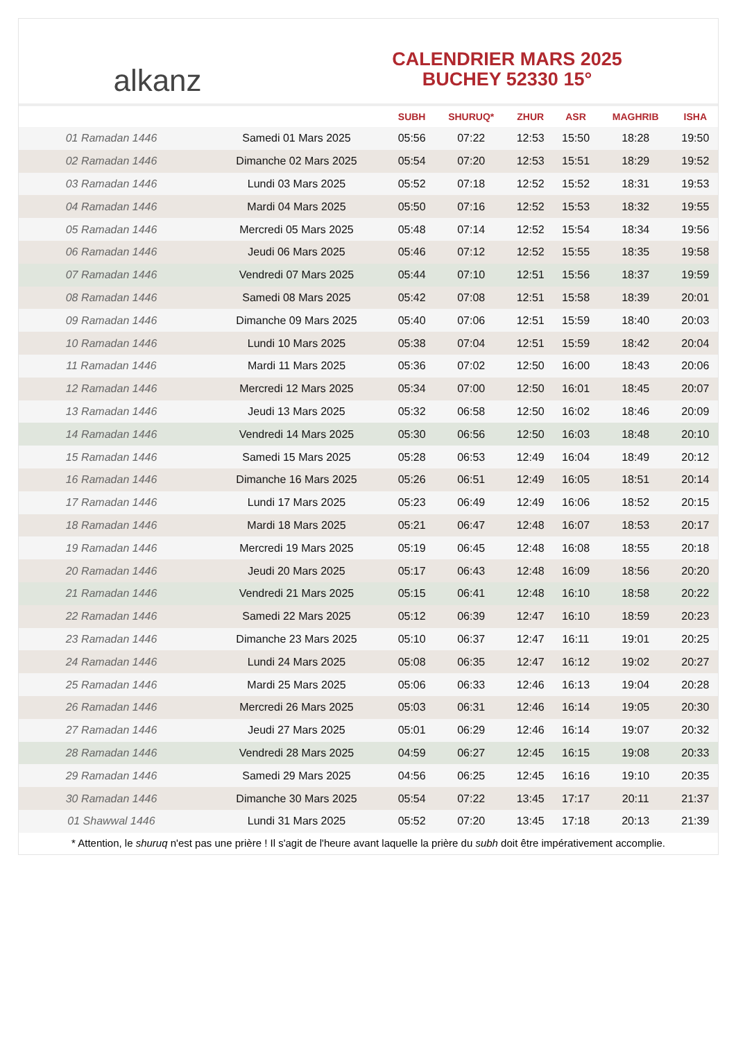alkanz
CALENDRIER MARS 2025
BUCHEY 52330 15°
| | | SUBH | SHURUQ* | ZHUR | ASR | MAGHRIB | ISHA |
| --- | --- | --- | --- | --- | --- | --- | --- |
| 01 Ramadan 1446 | Samedi 01 Mars 2025 | 05:56 | 07:22 | 12:53 | 15:50 | 18:28 | 19:50 |
| 02 Ramadan 1446 | Dimanche 02 Mars 2025 | 05:54 | 07:20 | 12:53 | 15:51 | 18:29 | 19:52 |
| 03 Ramadan 1446 | Lundi 03 Mars 2025 | 05:52 | 07:18 | 12:52 | 15:52 | 18:31 | 19:53 |
| 04 Ramadan 1446 | Mardi 04 Mars 2025 | 05:50 | 07:16 | 12:52 | 15:53 | 18:32 | 19:55 |
| 05 Ramadan 1446 | Mercredi 05 Mars 2025 | 05:48 | 07:14 | 12:52 | 15:54 | 18:34 | 19:56 |
| 06 Ramadan 1446 | Jeudi 06 Mars 2025 | 05:46 | 07:12 | 12:52 | 15:55 | 18:35 | 19:58 |
| 07 Ramadan 1446 | Vendredi 07 Mars 2025 | 05:44 | 07:10 | 12:51 | 15:56 | 18:37 | 19:59 |
| 08 Ramadan 1446 | Samedi 08 Mars 2025 | 05:42 | 07:08 | 12:51 | 15:58 | 18:39 | 20:01 |
| 09 Ramadan 1446 | Dimanche 09 Mars 2025 | 05:40 | 07:06 | 12:51 | 15:59 | 18:40 | 20:03 |
| 10 Ramadan 1446 | Lundi 10 Mars 2025 | 05:38 | 07:04 | 12:51 | 15:59 | 18:42 | 20:04 |
| 11 Ramadan 1446 | Mardi 11 Mars 2025 | 05:36 | 07:02 | 12:50 | 16:00 | 18:43 | 20:06 |
| 12 Ramadan 1446 | Mercredi 12 Mars 2025 | 05:34 | 07:00 | 12:50 | 16:01 | 18:45 | 20:07 |
| 13 Ramadan 1446 | Jeudi 13 Mars 2025 | 05:32 | 06:58 | 12:50 | 16:02 | 18:46 | 20:09 |
| 14 Ramadan 1446 | Vendredi 14 Mars 2025 | 05:30 | 06:56 | 12:50 | 16:03 | 18:48 | 20:10 |
| 15 Ramadan 1446 | Samedi 15 Mars 2025 | 05:28 | 06:53 | 12:49 | 16:04 | 18:49 | 20:12 |
| 16 Ramadan 1446 | Dimanche 16 Mars 2025 | 05:26 | 06:51 | 12:49 | 16:05 | 18:51 | 20:14 |
| 17 Ramadan 1446 | Lundi 17 Mars 2025 | 05:23 | 06:49 | 12:49 | 16:06 | 18:52 | 20:15 |
| 18 Ramadan 1446 | Mardi 18 Mars 2025 | 05:21 | 06:47 | 12:48 | 16:07 | 18:53 | 20:17 |
| 19 Ramadan 1446 | Mercredi 19 Mars 2025 | 05:19 | 06:45 | 12:48 | 16:08 | 18:55 | 20:18 |
| 20 Ramadan 1446 | Jeudi 20 Mars 2025 | 05:17 | 06:43 | 12:48 | 16:09 | 18:56 | 20:20 |
| 21 Ramadan 1446 | Vendredi 21 Mars 2025 | 05:15 | 06:41 | 12:48 | 16:10 | 18:58 | 20:22 |
| 22 Ramadan 1446 | Samedi 22 Mars 2025 | 05:12 | 06:39 | 12:47 | 16:10 | 18:59 | 20:23 |
| 23 Ramadan 1446 | Dimanche 23 Mars 2025 | 05:10 | 06:37 | 12:47 | 16:11 | 19:01 | 20:25 |
| 24 Ramadan 1446 | Lundi 24 Mars 2025 | 05:08 | 06:35 | 12:47 | 16:12 | 19:02 | 20:27 |
| 25 Ramadan 1446 | Mardi 25 Mars 2025 | 05:06 | 06:33 | 12:46 | 16:13 | 19:04 | 20:28 |
| 26 Ramadan 1446 | Mercredi 26 Mars 2025 | 05:03 | 06:31 | 12:46 | 16:14 | 19:05 | 20:30 |
| 27 Ramadan 1446 | Jeudi 27 Mars 2025 | 05:01 | 06:29 | 12:46 | 16:14 | 19:07 | 20:32 |
| 28 Ramadan 1446 | Vendredi 28 Mars 2025 | 04:59 | 06:27 | 12:45 | 16:15 | 19:08 | 20:33 |
| 29 Ramadan 1446 | Samedi 29 Mars 2025 | 04:56 | 06:25 | 12:45 | 16:16 | 19:10 | 20:35 |
| 30 Ramadan 1446 | Dimanche 30 Mars 2025 | 05:54 | 07:22 | 13:45 | 17:17 | 20:11 | 21:37 |
| 01 Shawwal 1446 | Lundi 31 Mars 2025 | 05:52 | 07:20 | 13:45 | 17:18 | 20:13 | 21:39 |
* Attention, le shuruq n'est pas une prière ! Il s'agit de l'heure avant laquelle la prière du subh doit être impérativement accomplie.